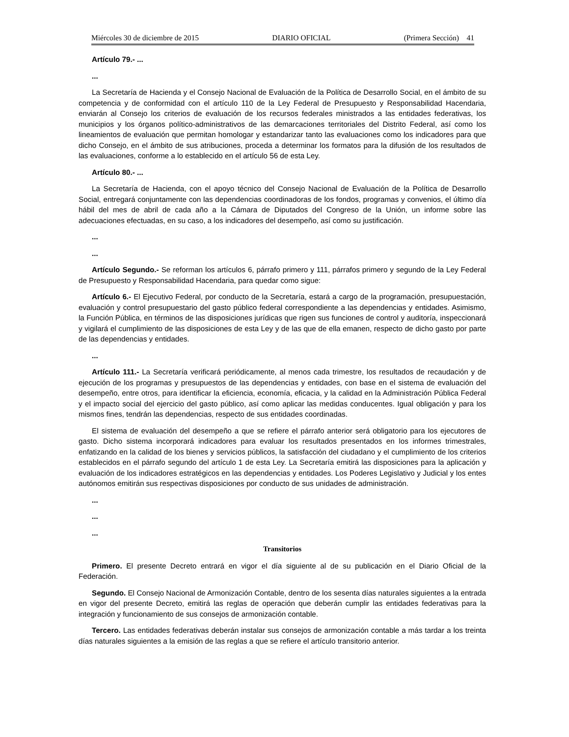Miércoles 30 de diciembre de 2015 DIARIO OFICIAL (Primera Sección) 41
Artículo 79.- ...
...
La Secretaría de Hacienda y el Consejo Nacional de Evaluación de la Política de Desarrollo Social, en el ámbito de su competencia y de conformidad con el artículo 110 de la Ley Federal de Presupuesto y Responsabilidad Hacendaria, enviarán al Consejo los criterios de evaluación de los recursos federales ministrados a las entidades federativas, los municipios y los órganos político-administrativos de las demarcaciones territoriales del Distrito Federal, así como los lineamientos de evaluación que permitan homologar y estandarizar tanto las evaluaciones como los indicadores para que dicho Consejo, en el ámbito de sus atribuciones, proceda a determinar los formatos para la difusión de los resultados de las evaluaciones, conforme a lo establecido en el artículo 56 de esta Ley.
Artículo 80.- ...
La Secretaría de Hacienda, con el apoyo técnico del Consejo Nacional de Evaluación de la Política de Desarrollo Social, entregará conjuntamente con las dependencias coordinadoras de los fondos, programas y convenios, el último día hábil del mes de abril de cada año a la Cámara de Diputados del Congreso de la Unión, un informe sobre las adecuaciones efectuadas, en su caso, a los indicadores del desempeño, así como su justificación.
...
...
Artículo Segundo.- Se reforman los artículos 6, párrafo primero y 111, párrafos primero y segundo de la Ley Federal de Presupuesto y Responsabilidad Hacendaria, para quedar como sigue:
Artículo 6.- El Ejecutivo Federal, por conducto de la Secretaría, estará a cargo de la programación, presupuestación, evaluación y control presupuestario del gasto público federal correspondiente a las dependencias y entidades. Asimismo, la Función Pública, en términos de las disposiciones jurídicas que rigen sus funciones de control y auditoría, inspeccionará y vigilará el cumplimiento de las disposiciones de esta Ley y de las que de ella emanen, respecto de dicho gasto por parte de las dependencias y entidades.
...
Artículo 111.- La Secretaría verificará periódicamente, al menos cada trimestre, los resultados de recaudación y de ejecución de los programas y presupuestos de las dependencias y entidades, con base en el sistema de evaluación del desempeño, entre otros, para identificar la eficiencia, economía, eficacia, y la calidad en la Administración Pública Federal y el impacto social del ejercicio del gasto público, así como aplicar las medidas conducentes. Igual obligación y para los mismos fines, tendrán las dependencias, respecto de sus entidades coordinadas.
El sistema de evaluación del desempeño a que se refiere el párrafo anterior será obligatorio para los ejecutores de gasto. Dicho sistema incorporará indicadores para evaluar los resultados presentados en los informes trimestrales, enfatizando en la calidad de los bienes y servicios públicos, la satisfacción del ciudadano y el cumplimiento de los criterios establecidos en el párrafo segundo del artículo 1 de esta Ley. La Secretaría emitirá las disposiciones para la aplicación y evaluación de los indicadores estratégicos en las dependencias y entidades. Los Poderes Legislativo y Judicial y los entes autónomos emitirán sus respectivas disposiciones por conducto de sus unidades de administración.
...
...
...
Transitorios
Primero. El presente Decreto entrará en vigor el día siguiente al de su publicación en el Diario Oficial de la Federación.
Segundo. El Consejo Nacional de Armonización Contable, dentro de los sesenta días naturales siguientes a la entrada en vigor del presente Decreto, emitirá las reglas de operación que deberán cumplir las entidades federativas para la integración y funcionamiento de sus consejos de armonización contable.
Tercero. Las entidades federativas deberán instalar sus consejos de armonización contable a más tardar a los treinta días naturales siguientes a la emisión de las reglas a que se refiere el artículo transitorio anterior.